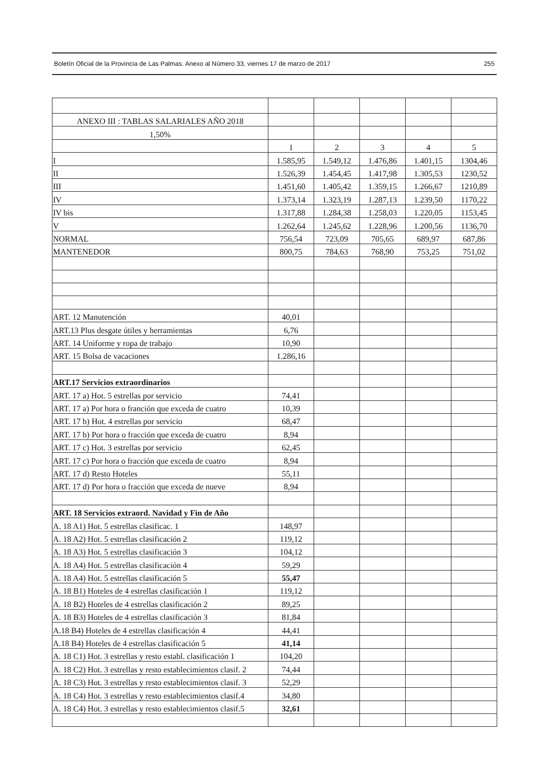Boletín Oficial de la Provincia de Las Palmas. Anexo al Número 33, viernes 17 de marzo de 2017 255
| ANEXO III : TABLAS SALARIALES AÑO 2018 | | | | | |
| 1,50% | | | | | |
| | 1 | 2 | 3 | 4 | 5 |
| I | 1.585,95 | 1.549,12 | 1.476,86 | 1.401,15 | 1304,46 |
| II | 1.526,39 | 1.454,45 | 1.417,98 | 1.305,53 | 1230,52 |
| III | 1.451,60 | 1.405,42 | 1.359,15 | 1.266,67 | 1210,89 |
| IV | 1.373,14 | 1.323,19 | 1.287,13 | 1.239,50 | 1170,22 |
| IV bis | 1.317,88 | 1.284,38 | 1.258,03 | 1.220,05 | 1153,45 |
| V | 1.262,64 | 1.245,62 | 1.228,96 | 1.200,56 | 1136,70 |
| NORMAL | 756,54 | 723,09 | 705,65 | 689,97 | 687,86 |
| MANTENEDOR | 800,75 | 784,63 | 768,90 | 753,25 | 751,02 |
| ART. 12 Manutención | 40,01 | | | | |
| ART.13 Plus desgate útiles y herramientas | 6,76 | | | | |
| ART. 14 Uniforme y ropa de trabajo | 10,90 | | | | |
| ART. 15 Bolsa de vacaciones | 1.286,16 | | | | |
| ART.17 Servicios extraordinarios | | | | | |
| ART. 17 a) Hot. 5 estrellas por servicio | 74,41 | | | | |
| ART. 17 a) Por hora o franción que exceda de cuatro | 10,39 | | | | |
| ART. 17 b) Hot. 4 estrellas por servicio | 68,47 | | | | |
| ART. 17 b) Por hora o fracción que exceda de cuatro | 8,94 | | | | |
| ART. 17 c) Hot. 3 estrellas por servicio | 62,45 | | | | |
| ART. 17 c) Por hora o fracción que exceda de cuatro | 8,94 | | | | |
| ART. 17 d) Resto Hoteles | 55,11 | | | | |
| ART. 17 d) Por hora o fracción que exceda de nueve | 8,94 | | | | |
| ART. 18 Servicios extraord. Navidad y Fin de Año | | | | | |
| A. 18 A1) Hot. 5 estrellas clasificac. 1 | 148,97 | | | | |
| A. 18 A2) Hot. 5 estrellas clasificación 2 | 119,12 | | | | |
| A. 18 A3) Hot. 5 estrellas clasificación 3 | 104,12 | | | | |
| A. 18 A4) Hot. 5 estrellas clasificación 4 | 59,29 | | | | |
| A. 18 A4) Hot. 5 estrellas clasificación 5 | 55,47 | | | | |
| A. 18 B1) Hoteles de 4 estrellas clasificación 1 | 119,12 | | | | |
| A. 18 B2) Hoteles de 4 estrellas clasificación 2 | 89,25 | | | | |
| A. 18 B3) Hoteles de 4 estrellas clasificación 3 | 81,84 | | | | |
| A.18 B4) Hoteles de 4 estrellas clasificación 4 | 44,41 | | | | |
| A.18 B4) Hoteles de 4 estrellas clasificación 5 | 41,14 | | | | |
| A. 18 C1) Hot. 3 estrellas y resto establ. clasificación 1 | 104,20 | | | | |
| A. 18 C2) Hot. 3 estrellas y resto establecimientos clasif. 2 | 74,44 | | | | |
| A. 18 C3) Hot. 3 estrellas y resto establecimientos clasif. 3 | 52,29 | | | | |
| A. 18 C4) Hot. 3 estrellas y resto establecimientos clasif.4 | 34,80 | | | | |
| A. 18 C4) Hot. 3 estrellas y resto establecimientos clasif.5 | 32,61 | | | | |